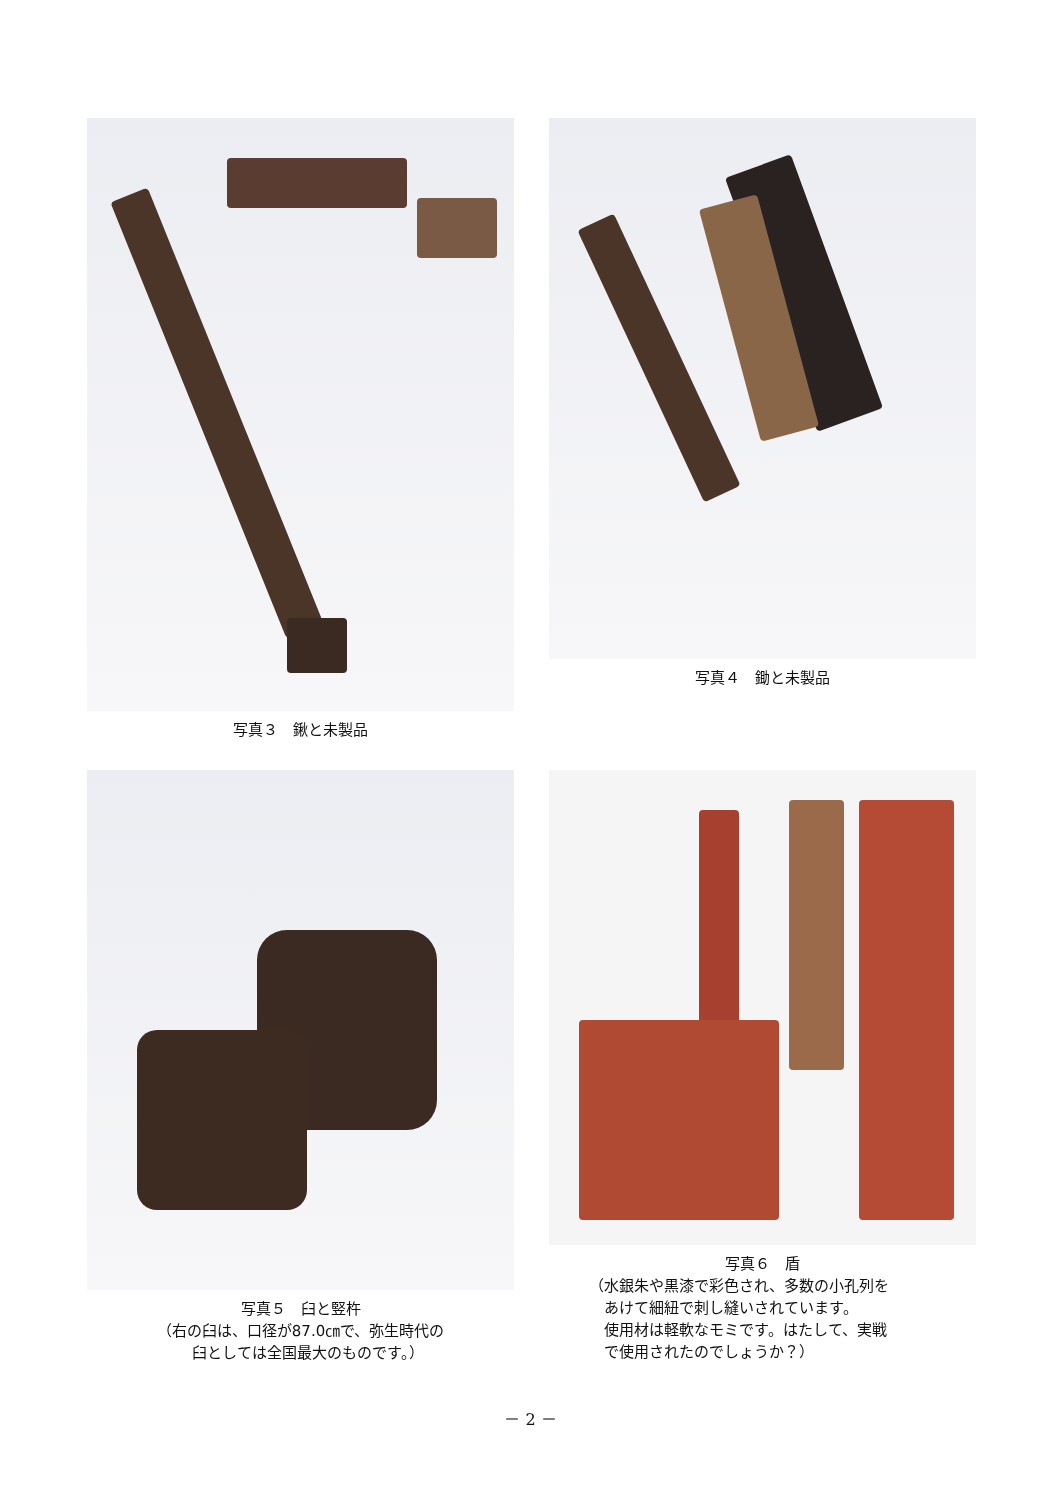写真３　鍬と未製品 写真４　鋤と未製品
写真５　臼と竪杵
（右の臼は、口径が87.0㎝で、弥生時代の
　臼としては全国最大のものです。）
写真６　盾
（水銀朱や黒漆で彩色され、多数の小孔列を
　あけて細紐で刺し縫いされています。
　使用材は軽軟なモミです。はたして、実戦
　で使用されたのでしょうか？）
－ 2 －